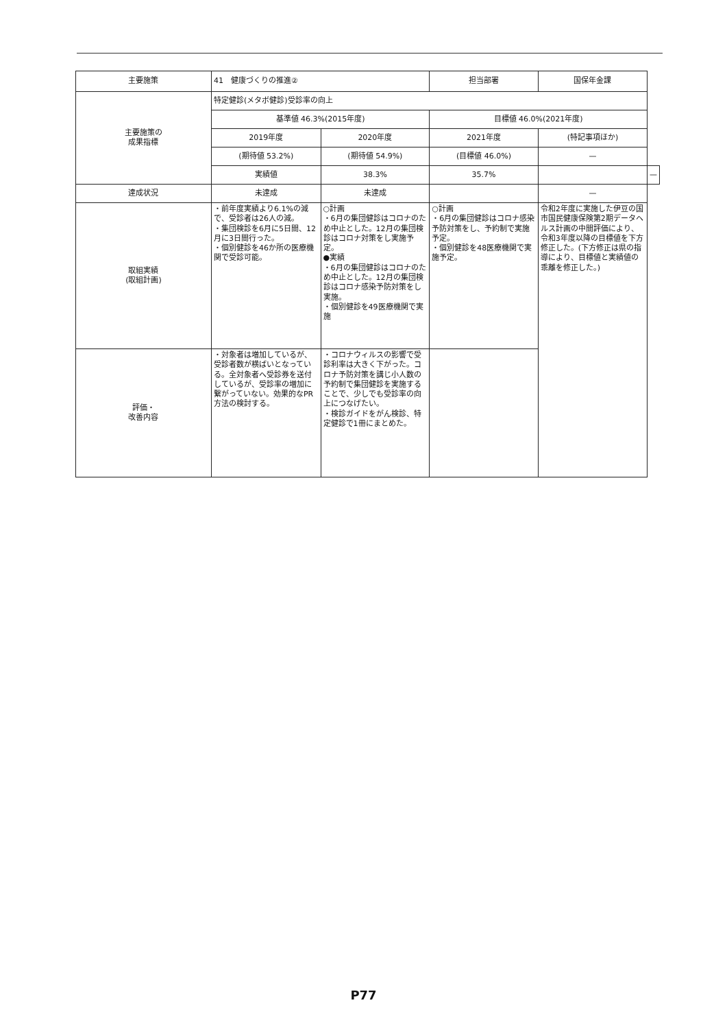| 主要施策 | 41 健康づくりの推進② | | 担当部署 | 国保年金課 | |
| 主要施策の 成果指標 | 特定健診(メタボ健診)受診率の向上 | | | | |
| | 基準値 46.3%(2015年度) | | 目標値 46.0%(2021年度) | | |
| | 2019年度 | 2020年度 | 2021年度 | (特記事項ほか) | |
| | (期待値 53.2%) | (期待値 54.9%) | (目標値 46.0%) | — | |
| | 実績値 | 38.3% | 35.7% | | — |
| 達成状況 | 未達成 | 未達成 | | — | |
| 取組実績 (取組計画) | ・前年度実績より6.1%の減で、受診者は26人の減。 ・集団検診を6月に5日間、12月に3日間行った。 ・個別健診を46か所の医療機関で受診可能。 | ○計画 ・6月の集団健診はコロナのため中止とした。12月の集団検診はコロナ対策をし実施予定。 ●実績 ・6月の集団健診はコロナのため中止とした。12月の集団検診はコロナ感染予防対策をし実施。 ・個別健診を49医療機関で実施 | ○計画 ・6月の集団健診はコロナ感染予防対策をし、予約制で実施予定。 ・個別健診を48医療機関で実施予定。 | 令和2年度に実施した伊豆の国市国民健康保険第2期データヘルス計画の中間評価により、令和3年度以降の目標値を下方修正した。(下方修正は県の指導により、目標値と実績値の乖離を修正した。) | |
| 評価・ 改善内容 | ・対象者は増加しているが、受診者数が横ばいとなっている。全対象者へ受診券を送付しているが、受診率の増加に繋がっていない。効果的なPR方法の検討する。 | ・コロナウィルスの影響で受診利率は大きく下がった。コロナ予防対策を講じ小人数の予約制で集団健診を実施することで、少しでも受診率の向上につなげたい。 ・検診ガイドをがん検診、特定健診で1冊にまとめた。 | | | |
P77